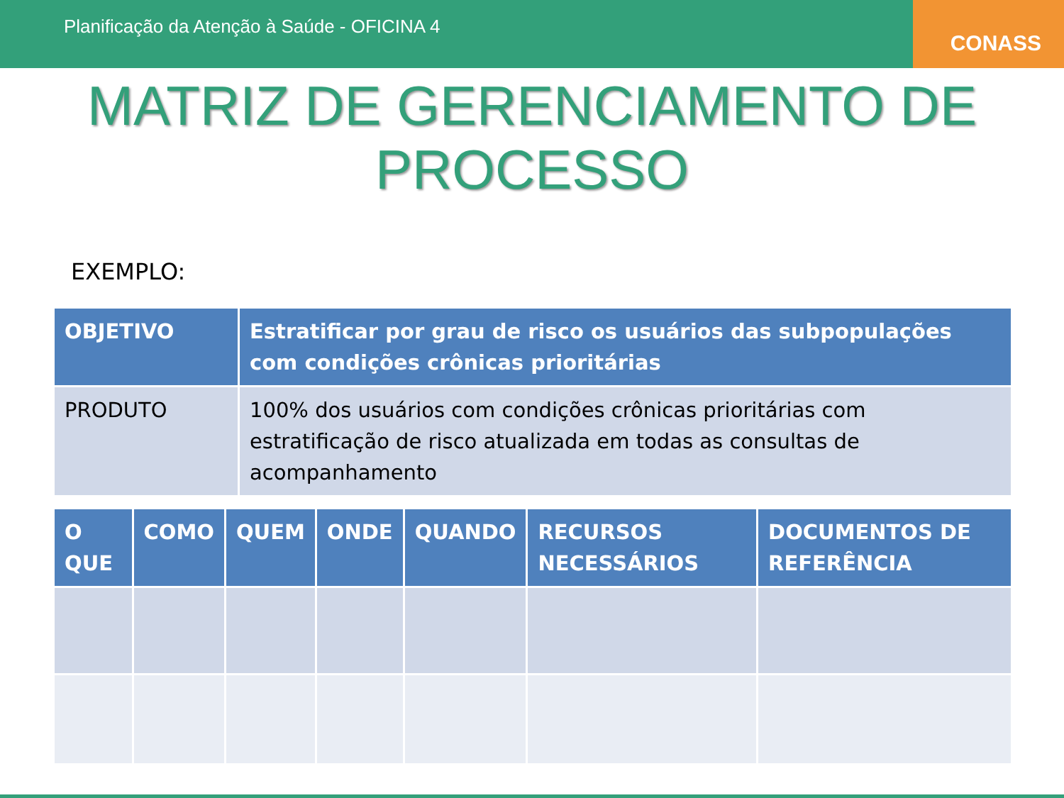Planificação da Atenção à Saúde - OFICINA 4
CONASS
MATRIZ DE GERENCIAMENTO DE PROCESSO
EXEMPLO:
| OBJETIVO | Estratificar por grau de risco os usuários das subpopulações com condições crônicas prioritárias |
| --- | --- |
| PRODUTO | 100% dos usuários com condições crônicas prioritárias com estratificação de risco atualizada em todas as consultas de acompanhamento |
| O QUE | COMO | QUEM | ONDE | QUANDO | RECURSOS NECESSÁRIOS | DOCUMENTOS DE REFERÊNCIA |
| --- | --- | --- | --- | --- | --- | --- |